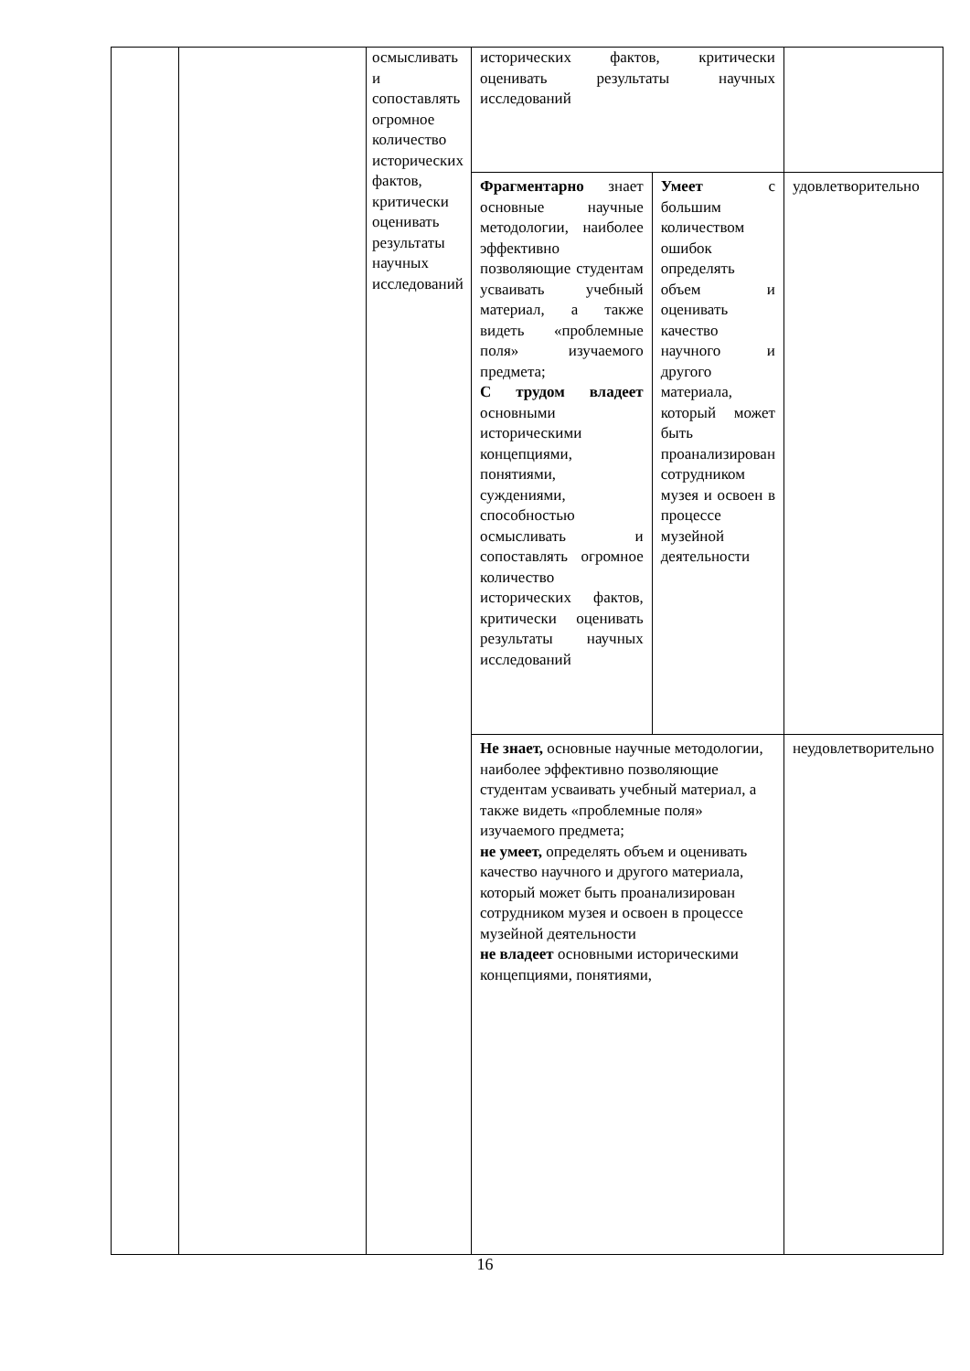| | | осмысливать и сопоставлять огромное количество исторических фактов, критически оценивать результаты научных исследований | исторических фактов, критически оценивать результаты научных исследований | | |
| | | | Фрагментарно знает основные научные методологии, наиболее эффективно позволяющие студентам усваивать учебный материал, а также видеть «проблемные поля» изучаемого предмета; С трудом владеет основными историческими концепциями, понятиями, суждениями, способностью осмысливать и сопоставлять огромное количество исторических фактов, критически оценивать результаты научных исследований | Умеет с большим количеством ошибок определять объем и оценивать качество научного и другого материала, который может быть проанализирован сотрудником музея и освоен в процессе музейной деятельности | удовлетворительно |
| | | | Не знает, основные научные методологии, наиболее эффективно позволяющие студентам усваивать учебный материал, а также видеть «проблемные поля» изучаемого предмета; не умеет, определять объем и оценивать качество научного и другого материала, который может быть проанализирован сотрудником музея и освоен в процессе музейной деятельности не владеет основными историческими концепциями, понятиями, | | неудовлетворительно |
16